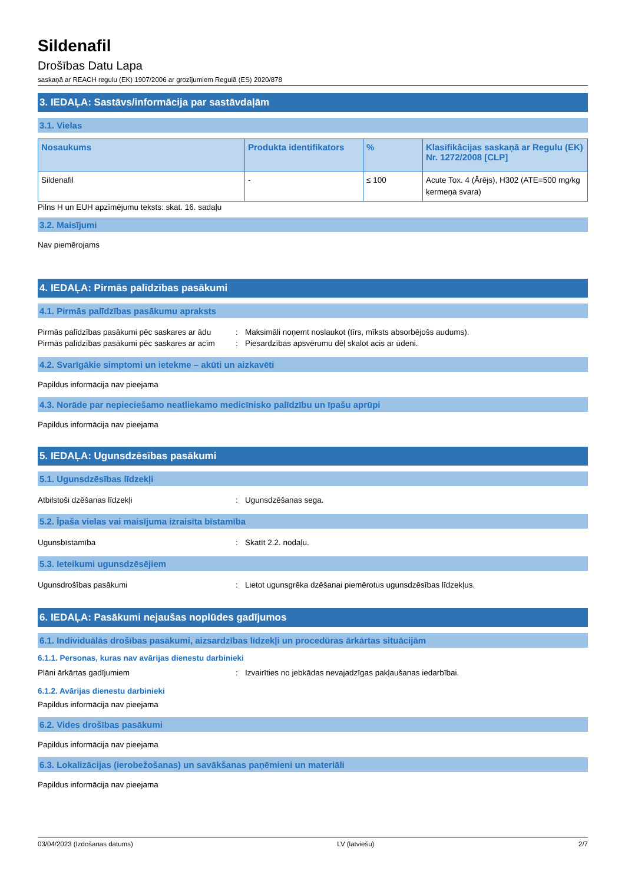Sildenafil
Drošības Datu Lapa
saskaņā ar REACH regulu (EK) 1907/2006 ar grozījumiem Regulā (ES) 2020/878
3. IEDAĻA: Sastāvs/informācija par sastāvdaļām
3.1. Vielas
| Nosaukums | Produkta identifikators | % | Klasifikācijas saskaņā ar Regulu (EK) Nr. 1272/2008 [CLP] |
| --- | --- | --- | --- |
| Sildenafil | - | ≤ 100 | Acute Tox. 4 (Ārējs), H302 (ATE=500 mg/kg ķermeņa svara) |
Pilns H un EUH apzīmējumu teksts: skat. 16. sadaļu
3.2. Maisījumi
Nav piemērojams
4. IEDAĻA: Pirmās palīdzības pasākumi
4.1. Pirmās palīdzības pasākumu apraksts
Pirmās palīdzības pasākumi pēc saskares ar ādu: Maksimāli noņemt noslaukot (tīrs, mīksts absorbējošs audums). Pirmās palīdzības pasākumi pēc saskares ar acīm: Piesardzības apsvērumu dēļ skalot acis ar ūdeni.
4.2. Svarīgākie simptomi un ietekme – akūti un aizkavēti
Papildus informācija nav pieejama
4.3. Norāde par nepieciešamo neatliekamo medicīnisko palīdzību un īpašu aprūpi
Papildus informācija nav pieejama
5. IEDAĻA: Ugunsdzēsības pasākumi
5.1. Ugunsdzēsības līdzekļi
Atbilstoši dzēšanas līdzekļi: Ugunsdzēšanas sega.
5.2. Īpaša vielas vai maisījuma izraisīta bīstamība
Ugunsbīstamība: Skatīt 2.2. nodaļu.
5.3. Ieteikumi ugunsdzēsējiem
Ugunsdrošības pasākumi: Lietot ugunsgrēka dzēšanai piemērotus ugunsdzēsības līdzekļus.
6. IEDAĻA: Pasākumi nejaušas noplūdes gadījumos
6.1. Individuālās drošības pasākumi, aizsardzības līdzekļi un procedūras ārkārtas situācijām
6.1.1. Personas, kuras nav avārijas dienestu darbinieki
Plāni ārkārtas gadījumiem: Izvairīties no jebkādas nevajadzīgas pakļaušanas iedarbībai.
6.1.2. Avārijas dienestu darbinieki
Papildus informācija nav pieejama
6.2. Vides drošības pasākumi
Papildus informācija nav pieejama
6.3. Lokalizācijas (ierobežošanas) un savākšanas paņēmieni un materiāli
Papildus informācija nav pieejama
03/04/2023 (Izdošanas datums) LV (latviešu) 2/7